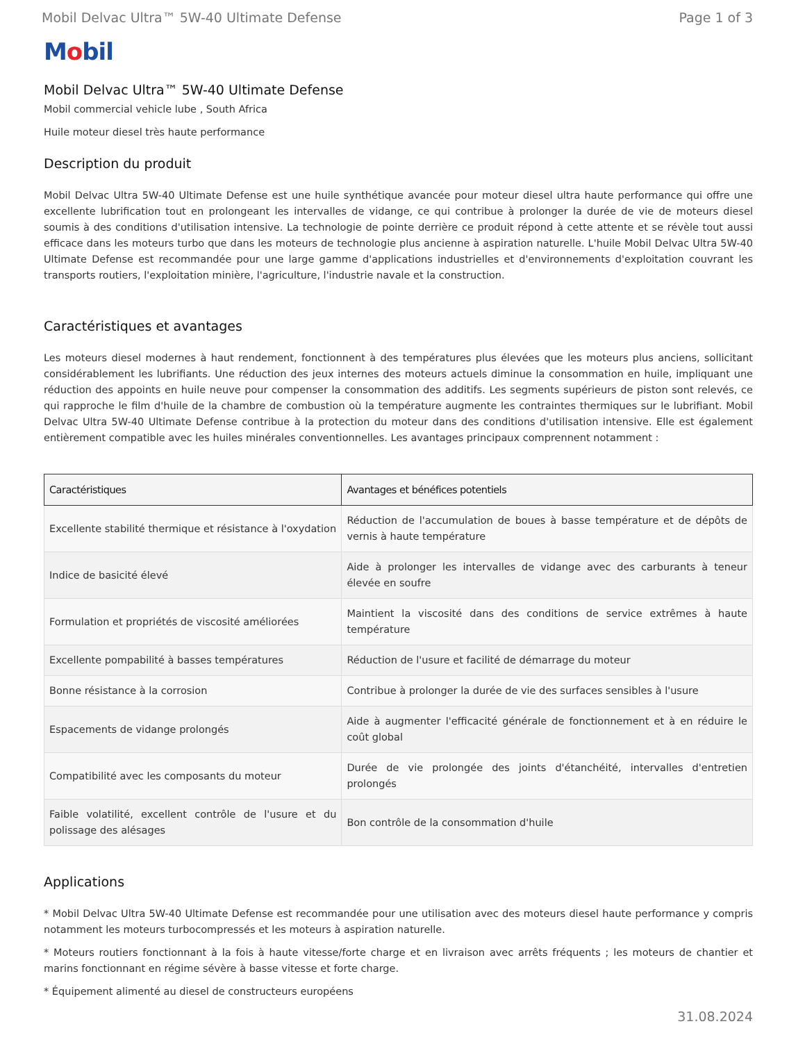Mobil Delvac Ultra™ 5W-40 Ultimate Defense Page 1 of 3
Mobil
Mobil Delvac Ultra™ 5W-40 Ultimate Defense
Mobil commercial vehicle lube , South Africa
Huile moteur diesel très haute performance
Description du produit
Mobil Delvac Ultra 5W-40 Ultimate Defense est une huile synthétique avancée pour moteur diesel ultra haute performance qui offre une excellente lubrification tout en prolongeant les intervalles de vidange, ce qui contribue à prolonger la durée de vie de moteurs diesel soumis à des conditions d'utilisation intensive. La technologie de pointe derrière ce produit répond à cette attente et se révèle tout aussi efficace dans les moteurs turbo que dans les moteurs de technologie plus ancienne à aspiration naturelle. L'huile Mobil Delvac Ultra 5W-40 Ultimate Defense est recommandée pour une large gamme d'applications industrielles et d'environnements d'exploitation couvrant les transports routiers, l'exploitation minière, l'agriculture, l'industrie navale et la construction.
Caractéristiques et avantages
Les moteurs diesel modernes à haut rendement, fonctionnent à des températures plus élevées que les moteurs plus anciens, sollicitant considérablement les lubrifiants. Une réduction des jeux internes des moteurs actuels diminue la consommation en huile, impliquant une réduction des appoints en huile neuve pour compenser la consommation des additifs. Les segments supérieurs de piston sont relevés, ce qui rapproche le film d'huile de la chambre de combustion où la température augmente les contraintes thermiques sur le lubrifiant. Mobil Delvac Ultra 5W-40 Ultimate Defense contribue à la protection du moteur dans des conditions d'utilisation intensive. Elle est également entièrement compatible avec les huiles minérales conventionnelles. Les avantages principaux comprennent notamment :
| Caractéristiques | Avantages et bénéfices potentiels |
| --- | --- |
| Excellente stabilité thermique et résistance à l'oxydation | Réduction de l'accumulation de boues à basse température et de dépôts de vernis à haute température |
| Indice de basicité élevé | Aide à prolonger les intervalles de vidange avec des carburants à teneur élevée en soufre |
| Formulation et propriétés de viscosité améliorées | Maintient la viscosité dans des conditions de service extrêmes à haute température |
| Excellente pompabilité à basses températures | Réduction de l'usure et facilité de démarrage du moteur |
| Bonne résistance à la corrosion | Contribue à prolonger la durée de vie des surfaces sensibles à l'usure |
| Espacements de vidange prolongés | Aide à augmenter l'efficacité générale de fonctionnement et à en réduire le coût global |
| Compatibilité avec les composants du moteur | Durée de vie prolongée des joints d'étanchéité, intervalles d'entretien prolongés |
| Faible volatilité, excellent contrôle de l'usure et du polissage des alésages | Bon contrôle de la consommation d'huile |
Applications
* Mobil Delvac Ultra 5W-40 Ultimate Defense est recommandée pour une utilisation avec des moteurs diesel haute performance y compris notamment les moteurs turbocompressés et les moteurs à aspiration naturelle.
* Moteurs routiers fonctionnant à la fois à haute vitesse/forte charge et en livraison avec arrêts fréquents ; les moteurs de chantier et marins fonctionnant en régime sévère à basse vitesse et forte charge.
* Équipement alimenté au diesel de constructeurs européens
31.08.2024